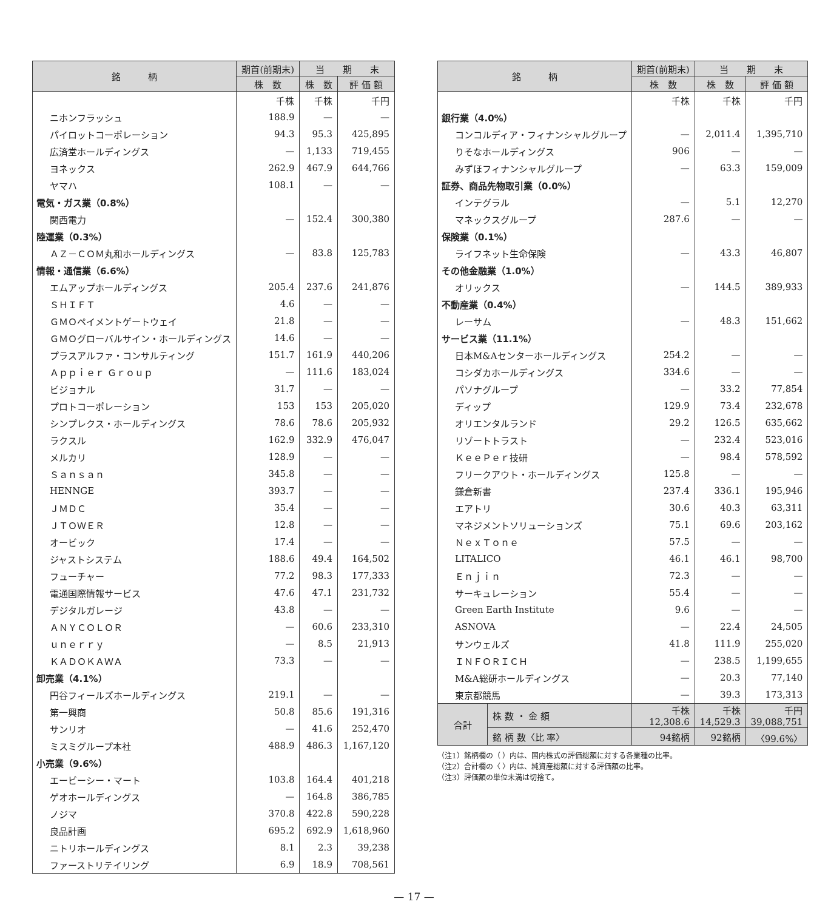| 銘 柄 | 期首(前期末) | 当 期 末 | |
| --- | --- | --- | --- |
| | 株 数 | 株 数 | 評 価 額 |
| | 千株 | 千株 | 千円 |
| ニホンフラッシュ | 188.9 | — | — |
| パイロットコーポレーション | 94.3 | 95.3 | 425,895 |
| 広済堂ホールディングス | — | 1,133 | 719,455 |
| ヨネックス | 262.9 | 467.9 | 644,766 |
| ヤマハ | 108.1 | — | — |
| 電気・ガス業（0.8%） | | | |
| 関西電力 | — | 152.4 | 300,380 |
| 陸運業（0.3%） | | | |
| ＡＺ－ＣＯＭ丸和ホールディングス | — | 83.8 | 125,783 |
| 情報・通信業（6.6%） | | | |
| エムアップホールディングス | 205.4 | 237.6 | 241,876 |
| ＳＨＩＦＴ | 4.6 | — | — |
| ＧＭＯペイメントゲートウェイ | 21.8 | — | — |
| ＧＭＯグローバルサイン・ホールディングス | 14.6 | — | — |
| プラスアルファ・コンサルティング | 151.7 | 161.9 | 440,206 |
| Ａｐｐｉｅｒ Ｇｒｏｕｐ | — | 111.6 | 183,024 |
| ビジョナル | 31.7 | — | — |
| プロトコーポレーション | 153 | 153 | 205,020 |
| シンプレクス・ホールディングス | 78.6 | 78.6 | 205,932 |
| ラクスル | 162.9 | 332.9 | 476,047 |
| メルカリ | 128.9 | — | — |
| Ｓａｎｓａｎ | 345.8 | — | — |
| HENNGE | 393.7 | — | — |
| ＪＭＤＣ | 35.4 | — | — |
| ＪＴＯＷＥＲ | 12.8 | — | — |
| オービック | 17.4 | — | — |
| ジャストシステム | 188.6 | 49.4 | 164,502 |
| フューチャー | 77.2 | 98.3 | 177,333 |
| 電通国際情報サービス | 47.6 | 47.1 | 231,732 |
| デジタルガレージ | 43.8 | — | — |
| ＡＮＹＣＯＬＯＲ | — | 60.6 | 233,310 |
| ｕｎｅｒｒｙ | — | 8.5 | 21,913 |
| ＫＡＤＯＫＡＷＡ | 73.3 | — | — |
| 卸売業（4.1%） | | | |
| 円谷フィールズホールディングス | 219.1 | — | — |
| 第一興商 | 50.8 | 85.6 | 191,316 |
| サンリオ | — | 41.6 | 252,470 |
| ミスミグループ本社 | 488.9 | 486.3 | 1,167,120 |
| 小売業（9.6%） | | | |
| エービーシー・マート | 103.8 | 164.4 | 401,218 |
| ゲオホールディングス | — | 164.8 | 386,785 |
| ノジマ | 370.8 | 422.8 | 590,228 |
| 良品計画 | 695.2 | 692.9 | 1,618,960 |
| ニトリホールディングス | 8.1 | 2.3 | 39,238 |
| ファーストリテイリング | 6.9 | 18.9 | 708,561 |
| 銘 柄 | | 期首(前期末) | 当 期 末 | |
| --- | --- | --- | --- | --- |
| | | 株 数 | 株 数 | 評 価 額 |
| | | 千株 | 千株 | 千円 |
| 銀行業（4.0%） | | | | |
| コンコルディア・フィナンシャルグループ | | — | 2,011.4 | 1,395,710 |
| りそなホールディングス | | 906 | — | — |
| みずほフィナンシャルグループ | | — | 63.3 | 159,009 |
| 証券、商品先物取引業（0.0%） | | | | |
| インテグラル | | — | 5.1 | 12,270 |
| マネックスグループ | | 287.6 | — | — |
| 保険業（0.1%） | | | | |
| ライフネット生命保険 | | — | 43.3 | 46,807 |
| その他金融業（1.0%） | | | | |
| オリックス | | — | 144.5 | 389,933 |
| 不動産業（0.4%） | | | | |
| レーサム | | — | 48.3 | 151,662 |
| サービス業（11.1%） | | | | |
| 日本M&Aセンターホールディングス | | 254.2 | — | — |
| コシダカホールディングス | | 334.6 | — | — |
| パソナグループ | | — | 33.2 | 77,854 |
| ディップ | | 129.9 | 73.4 | 232,678 |
| オリエンタルランド | | 29.2 | 126.5 | 635,662 |
| リゾートトラスト | | — | 232.4 | 523,016 |
| ＫｅｅＰｅｒ技研 | | — | 98.4 | 578,592 |
| フリークアウト・ホールディングス | | 125.8 | — | — |
| 鎌倉新書 | | 237.4 | 336.1 | 195,946 |
| エアトリ | | 30.6 | 40.3 | 63,311 |
| マネジメントソリューションズ | | 75.1 | 69.6 | 203,162 |
| ＮｅｘＴｏｎｅ | | 57.5 | — | — |
| LITALICO | | 46.1 | 46.1 | 98,700 |
| Ｅｎｊｉｎ | | 72.3 | — | — |
| サーキュレーション | | 55.4 | — | — |
| Green Earth Institute | | 9.6 | — | — |
| ASNOVA | | — | 22.4 | 24,505 |
| サンウェルズ | | 41.8 | 111.9 | 255,020 |
| ＩＮＦＯＲＩＣＨ | | — | 238.5 | 1,199,655 |
| M&A総研ホールディングス | | — | 20.3 | 77,140 |
| 東京都競馬 | | — | 39.3 | 173,313 |
| 合計 | 株 数 ・ 金 額 | 千株 12,308.6 | 千株 14,529.3 | 千円 39,088,751 |
| | 銘 柄 数〈比 率〉 | 94銘柄 | 92銘柄 | 〈99.6%〉 |
（注1）銘柄欄の（ ）内は、国内株式の評価総額に対する各業種の比率。
（注2）合計欄の〈 〉内は、純資産総額に対する評価額の比率。
（注3）評価額の単位未満は切捨て。
— 17 —